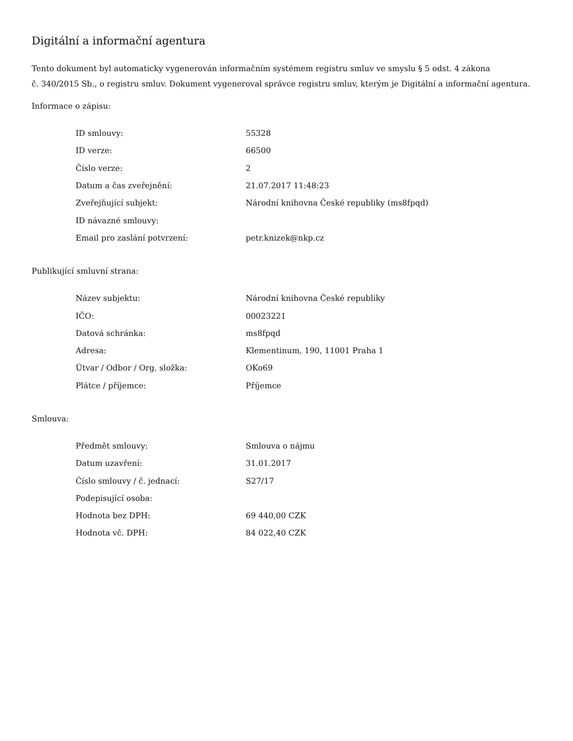Digitální a informační agentura
Tento dokument byl automaticky vygenerován informačním systémem registru smluv ve smyslu § 5 odst. 4 zákona
č. 340/2015 Sb., o registru smluv. Dokument vygeneroval správce registru smluv, kterým je Digitální a informační agentura.
Informace o zápisu:
| ID smlouvy: | 55328 |
| ID verze: | 66500 |
| Číslo verze: | 2 |
| Datum a čas zveřejnění: | 21.07.2017 11:48:23 |
| Zveřejňující subjekt: | Národní knihovna České republiky (ms8fpqd) |
| ID návazné smlouvy: | |
| Email pro zaslání potvrzení: | petr.knizek@nkp.cz |
Publikující smluvní strana:
| Název subjektu: | Národní knihovna České republiky |
| IČO: | 00023221 |
| Datová schránka: | ms8fpqd |
| Adresa: | Klementinum, 190, 11001 Praha 1 |
| Útvar / Odbor / Org. složka: | OKo69 |
| Plátce / příjemce: | Příjemce |
Smlouva:
| Předmět smlouvy: | Smlouva o nájmu |
| Datum uzavření: | 31.01.2017 |
| Číslo smlouvy / č. jednací: | S27/17 |
| Podepisující osoba: | |
| Hodnota bez DPH: | 69 440,00 CZK |
| Hodnota vč. DPH: | 84 022,40 CZK |